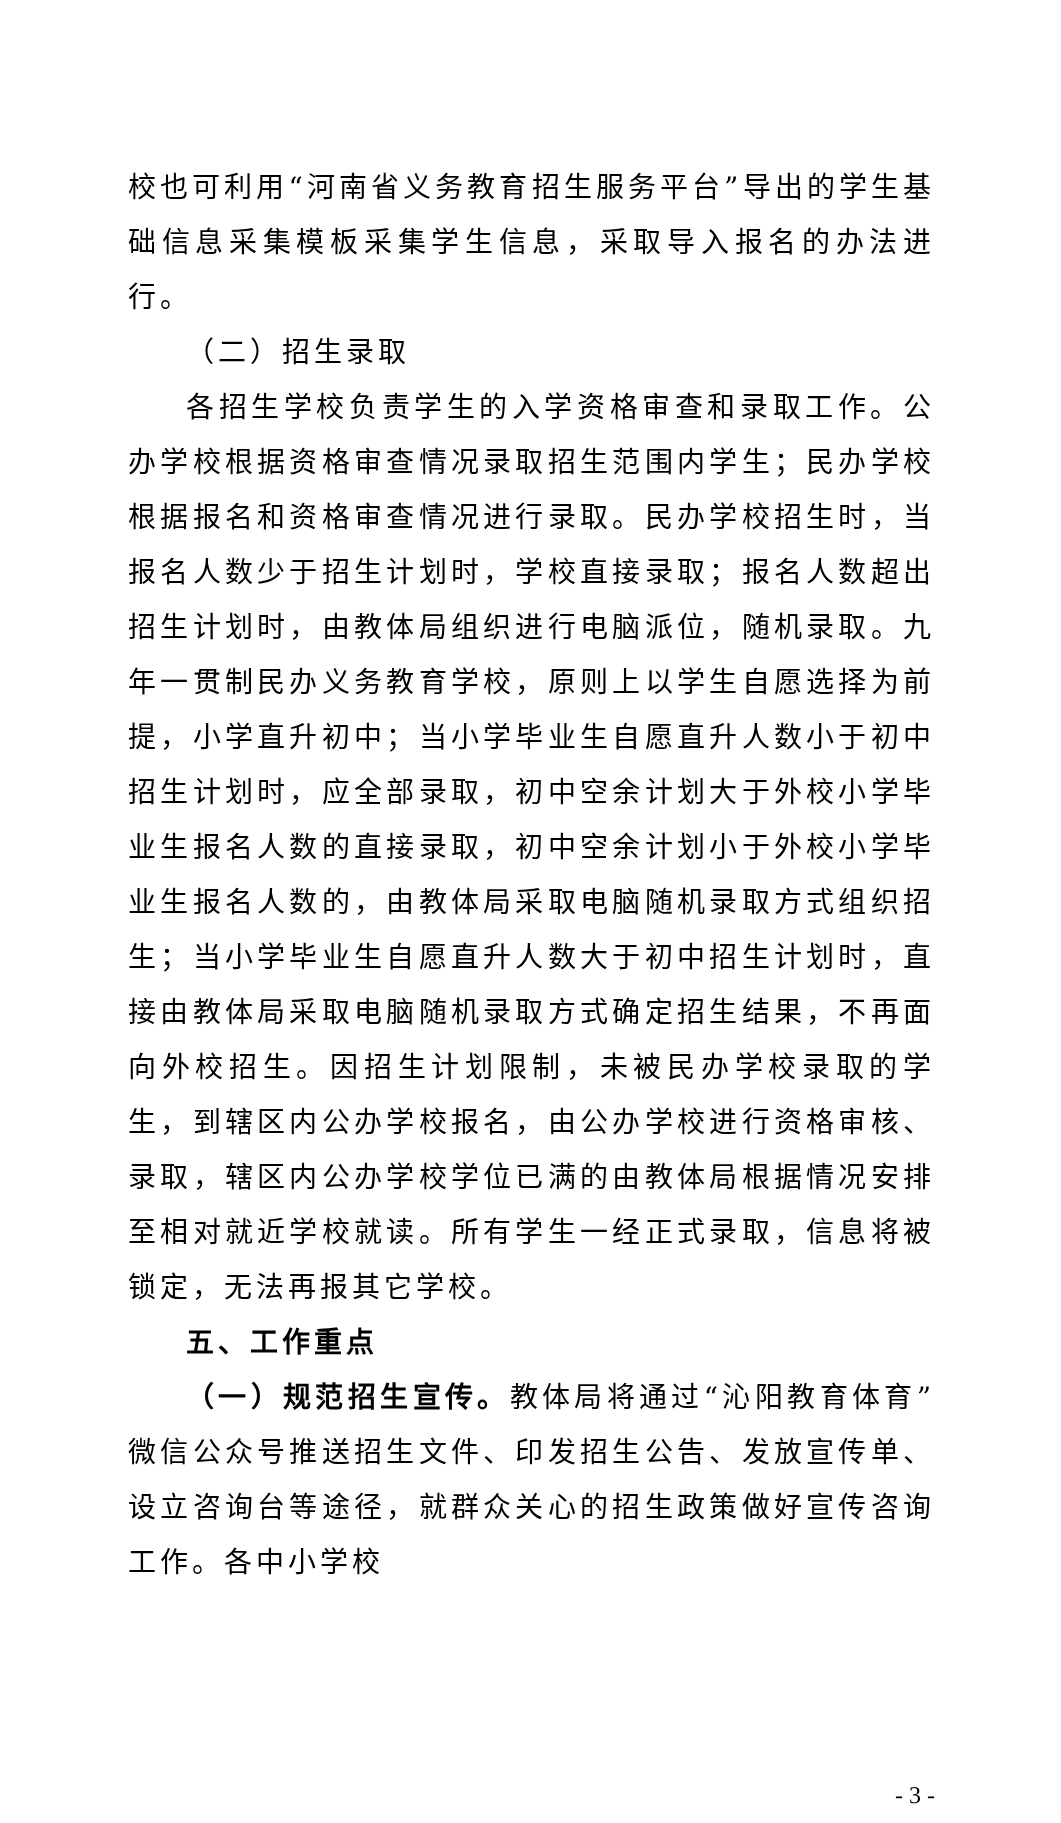校也可利用“河南省义务教育招生服务平台”导出的学生基础信息采集模板采集学生信息，采取导入报名的办法进行。
（二）招生录取
各招生学校负责学生的入学资格审查和录取工作。公办学校根据资格审查情况录取招生范围内学生；民办学校根据报名和资格审查情况进行录取。民办学校招生时，当报名人数少于招生计划时，学校直接录取；报名人数超出招生计划时，由教体局组织进行电脑派位，随机录取。九年一贯制民办义务教育学校，原则上以学生自愿选择为前提，小学直升初中；当小学毕业生自愿直升人数小于初中招生计划时，应全部录取，初中空余计划大于外校小学毕业生报名人数的直接录取，初中空余计划小于外校小学毕业生报名人数的，由教体局采取电脑随机录取方式组织招生；当小学毕业生自愿直升人数大于初中招生计划时，直接由教体局采取电脑随机录取方式确定招生结果，不再面向外校招生。因招生计划限制，未被民办学校录取的学生，到辖区内公办学校报名，由公办学校进行资格审核、录取，辖区内公办学校学位已满的由教体局根据情况安排至相对就近学校就读。所有学生一经正式录取，信息将被锁定，无法再报其它学校。
五、工作重点
（一）规范招生宣传。教体局将通过“沁阳教育体育”微信公众号推送招生文件、印发招生公告、发放宣传单、设立咨询台等途径，就群众关心的招生政策做好宣传咨询工作。各中小学校
- 3 -